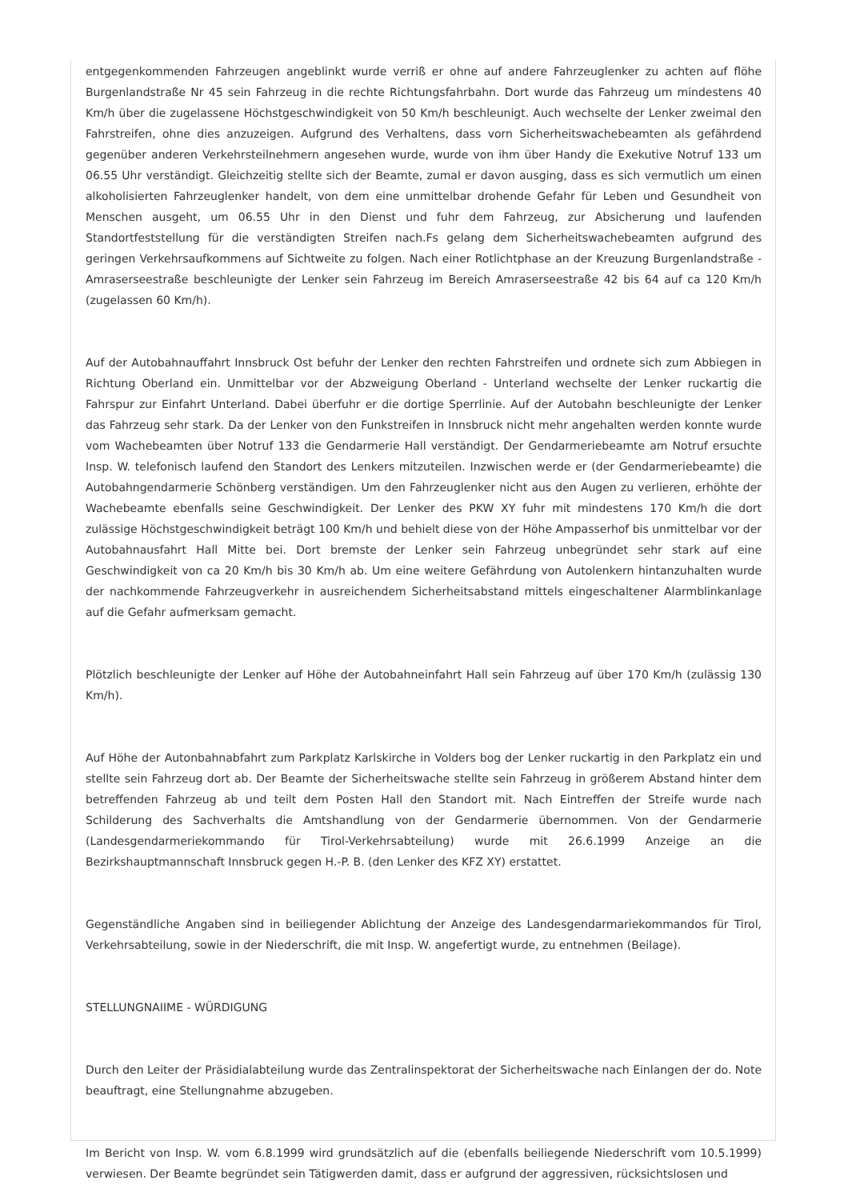entgegenkommenden Fahrzeugen angeblinkt wurde verriß er ohne auf andere Fahrzeuglenker zu achten auf flöhe Burgenlandstraße Nr 45 sein Fahrzeug in die rechte Richtungsfahrbahn. Dort wurde das Fahrzeug um mindestens 40 Km/h über die zugelassene Höchstgeschwindigkeit von 50 Km/h beschleunigt. Auch wechselte der Lenker zweimal den Fahrstreifen, ohne dies anzuzeigen. Aufgrund des Verhaltens, dass vorn Sicherheitswachebeamten als gefährdend gegenüber anderen Verkehrsteilnehmern angesehen wurde, wurde von ihm über Handy die Exekutive Notruf 133 um 06.55 Uhr verständigt. Gleichzeitig stellte sich der Beamte, zumal er davon ausging, dass es sich vermutlich um einen alkoholisierten Fahrzeuglenker handelt, von dem eine unmittelbar drohende Gefahr für Leben und Gesundheit von Menschen ausgeht, um 06.55 Uhr in den Dienst und fuhr dem Fahrzeug, zur Absicherung und laufenden Standortfeststellung für die verständigten Streifen nach.Fs gelang dem Sicherheitswachebeamten aufgrund des geringen Verkehrsaufkommens auf Sichtweite zu folgen. Nach einer Rotlichtphase an der Kreuzung Burgenlandstraße - Amraserseestraße beschleunigte der Lenker sein Fahrzeug im Bereich Amraserseestraße 42 bis 64 auf ca 120 Km/h (zugelassen 60 Km/h).
Auf der Autobahnauffahrt Innsbruck Ost befuhr der Lenker den rechten Fahrstreifen und ordnete sich zum Abbiegen in Richtung Oberland ein. Unmittelbar vor der Abzweigung Oberland - Unterland wechselte der Lenker ruckartig die Fahrspur zur Einfahrt Unterland. Dabei überfuhr er die dortige Sperrlinie. Auf der Autobahn beschleunigte der Lenker das Fahrzeug sehr stark. Da der Lenker von den Funkstreifen in Innsbruck nicht mehr angehalten werden konnte wurde vom Wachebeamten über Notruf 133 die Gendarmerie Hall verständigt. Der Gendarmeriebeamte am Notruf ersuchte Insp. W. telefonisch laufend den Standort des Lenkers mitzuteilen. Inzwischen werde er (der Gendarmeriebeamte) die Autobahngendarmerie Schönberg verständigen. Um den Fahrzeuglenker nicht aus den Augen zu verlieren, erhöhte der Wachebeamte ebenfalls seine Geschwindigkeit. Der Lenker des PKW XY fuhr mit mindestens 170 Km/h die dort zulässige Höchstgeschwindigkeit beträgt 100 Km/h und behielt diese von der Höhe Ampasserhof bis unmittelbar vor der Autobahnausfahrt Hall Mitte bei. Dort bremste der Lenker sein Fahrzeug unbegründet sehr stark auf eine Geschwindigkeit von ca 20 Km/h bis 30 Km/h ab. Um eine weitere Gefährdung von Autolenkern hintanzuhalten wurde der nachkommende Fahrzeugverkehr in ausreichendem Sicherheitsabstand mittels eingeschaltener Alarmblinkanlage auf die Gefahr aufmerksam gemacht.
Plötzlich beschleunigte der Lenker auf Höhe der Autobahneinfahrt Hall sein Fahrzeug auf über 170 Km/h (zulässig 130 Km/h).
Auf Höhe der Autonbahnabfahrt zum Parkplatz Karlskirche in Volders bog der Lenker ruckartig in den Parkplatz ein und stellte sein Fahrzeug dort ab. Der Beamte der Sicherheitswache stellte sein Fahrzeug in größerem Abstand hinter dem betreffenden Fahrzeug ab und teilt dem Posten Hall den Standort mit. Nach Eintreffen der Streife wurde nach Schilderung des Sachverhalts die Amtshandlung von der Gendarmerie übernommen. Von der Gendarmerie (Landesgendarmeriekommando für Tirol-Verkehrsabteilung) wurde mit 26.6.1999 Anzeige an die Bezirkshauptmannschaft Innsbruck gegen H.-P. B. (den Lenker des KFZ XY) erstattet.
Gegenständliche Angaben sind in beiliegender Ablichtung der Anzeige des Landesgendarmariekommandos für Tirol, Verkehrsabteilung, sowie in der Niederschrift, die mit Insp. W. angefertigt wurde, zu entnehmen (Beilage).
STELLUNGNAIIME - WÜRDIGUNG
Durch den Leiter der Präsidialabteilung wurde das Zentralinspektorat der Sicherheitswache nach Einlangen der do. Note beauftragt, eine Stellungnahme abzugeben.
Im Bericht von Insp. W. vom 6.8.1999 wird grundsätzlich auf die (ebenfalls beiliegende Niederschrift vom 10.5.1999) verwiesen. Der Beamte begründet sein Tätigwerden damit, dass er aufgrund der aggressiven, rücksichtslosen und